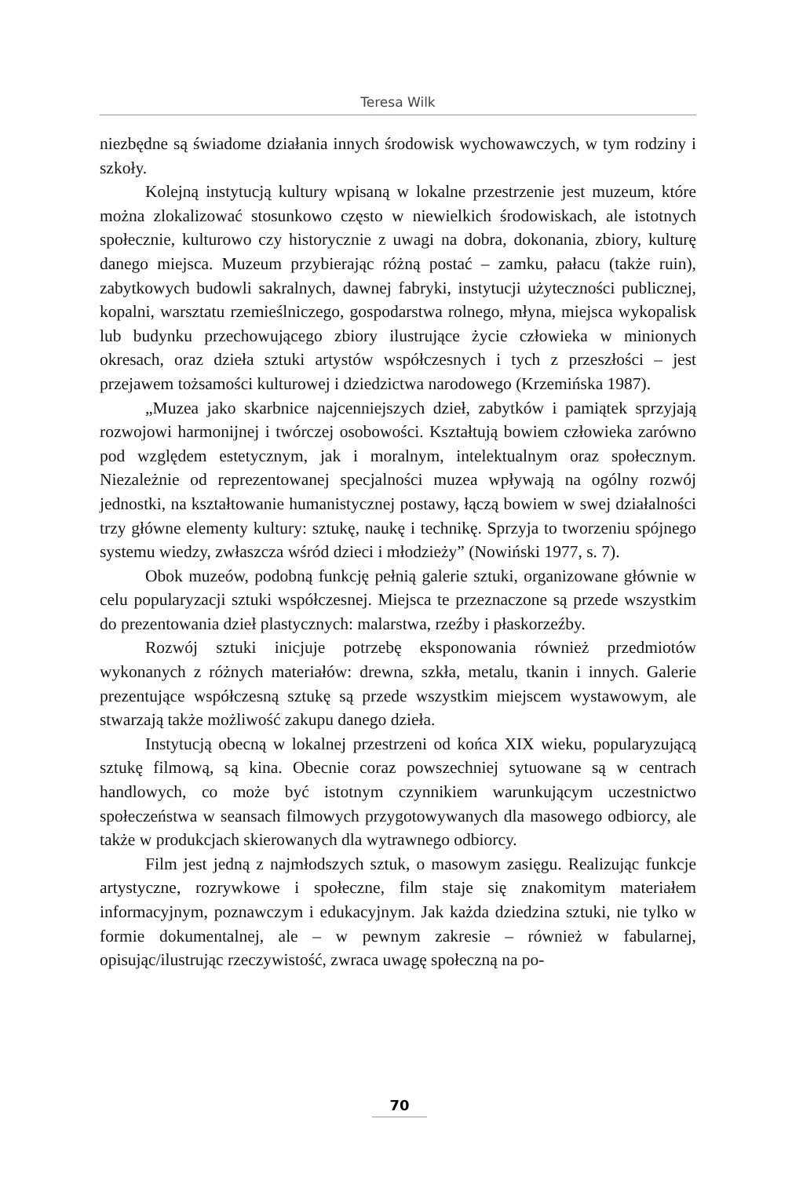Teresa Wilk
niezbędne są świadome działania innych środowisk wychowawczych, w tym rodziny i szkoły.
Kolejną instytucją kultury wpisaną w lokalne przestrzenie jest muzeum, które można zlokalizować stosunkowo często w niewielkich środowiskach, ale istotnych społecznie, kulturowo czy historycznie z uwagi na dobra, dokonania, zbiory, kulturę danego miejsca. Muzeum przybierając różną postać – zamku, pałacu (także ruin), zabytkowych budowli sakralnych, dawnej fabryki, instytucji użyteczności publicznej, kopalni, warsztatu rzemieślniczego, gospodarstwa rolnego, młyna, miejsca wykopalisk lub budynku przechowującego zbiory ilustrujące życie człowieka w minionych okresach, oraz dzieła sztuki artystów współczesnych i tych z przeszłości – jest przejawem tożsamości kulturowej i dziedzictwa narodowego (Krzemińska 1987).
„Muzea jako skarbnice najcenniejszych dzieł, zabytków i pamiątek sprzyjają rozwojowi harmonijnej i twórczej osobowości. Kształtują bowiem człowieka zarówno pod względem estetycznym, jak i moralnym, intelektualnym oraz społecznym. Niezależnie od reprezentowanej specjalności muzea wpływają na ogólny rozwój jednostki, na kształtowanie humanistycznej postawy, łączą bowiem w swej działalności trzy główne elementy kultury: sztukę, naukę i technikę. Sprzyja to tworzeniu spójnego systemu wiedzy, zwłaszcza wśród dzieci i młodzieży” (Nowiński 1977, s. 7).
Obok muzeów, podobną funkcję pełnią galerie sztuki, organizowane głównie w celu popularyzacji sztuki współczesnej. Miejsca te przeznaczone są przede wszystkim do prezentowania dzieł plastycznych: malarstwa, rzeźby i płaskorzeźby.
Rozwój sztuki inicjuje potrzebę eksponowania również przedmiotów wykonanych z różnych materiałów: drewna, szkła, metalu, tkanin i innych. Galerie prezentujące współczesną sztukę są przede wszystkim miejscem wystawowym, ale stwarzają także możliwość zakupu danego dzieła.
Instytucją obecną w lokalnej przestrzeni od końca XIX wieku, popularyzującą sztukę filmową, są kina. Obecnie coraz powszechniej sytuowane są w centrach handlowych, co może być istotnym czynnikiem warunkującym uczestnictwo społeczeństwa w seansach filmowych przygotowywanych dla masowego odbiorcy, ale także w produkcjach skierowanych dla wytrawnego odbiorcy.
Film jest jedną z najmłodszych sztuk, o masowym zasięgu. Realizując funkcje artystyczne, rozrywkowe i społeczne, film staje się znakomitym materiałem informacyjnym, poznawczym i edukacyjnym. Jak każda dziedzina sztuki, nie tylko w formie dokumentalnej, ale – w pewnym zakresie – również w fabularnej, opisując/ilustrując rzeczywistość, zwraca uwagę społeczną na po-
70